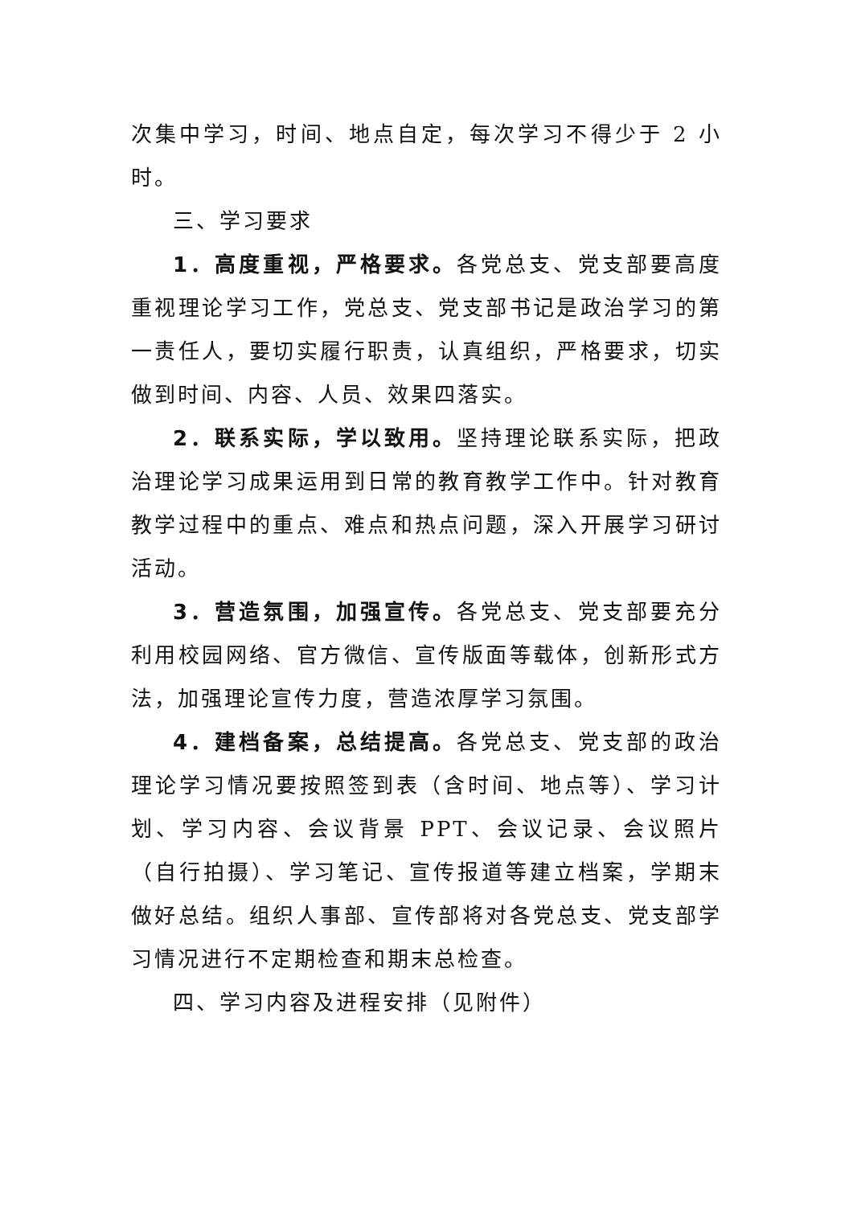次集中学习，时间、地点自定，每次学习不得少于 2 小时。
三、学习要求
1．高度重视，严格要求。各党总支、党支部要高度重视理论学习工作，党总支、党支部书记是政治学习的第一责任人，要切实履行职责，认真组织，严格要求，切实做到时间、内容、人员、效果四落实。
2．联系实际，学以致用。坚持理论联系实际，把政治理论学习成果运用到日常的教育教学工作中。针对教育教学过程中的重点、难点和热点问题，深入开展学习研讨活动。
3．营造氛围，加强宣传。各党总支、党支部要充分利用校园网络、官方微信、宣传版面等载体，创新形式方法，加强理论宣传力度，营造浓厚学习氛围。
4．建档备案，总结提高。各党总支、党支部的政治理论学习情况要按照签到表（含时间、地点等）、学习计划、学习内容、会议背景 PPT、会议记录、会议照片（自行拍摄）、学习笔记、宣传报道等建立档案，学期末做好总结。组织人事部、宣传部将对各党总支、党支部学习情况进行不定期检查和期末总检查。
四、学习内容及进程安排（见附件）